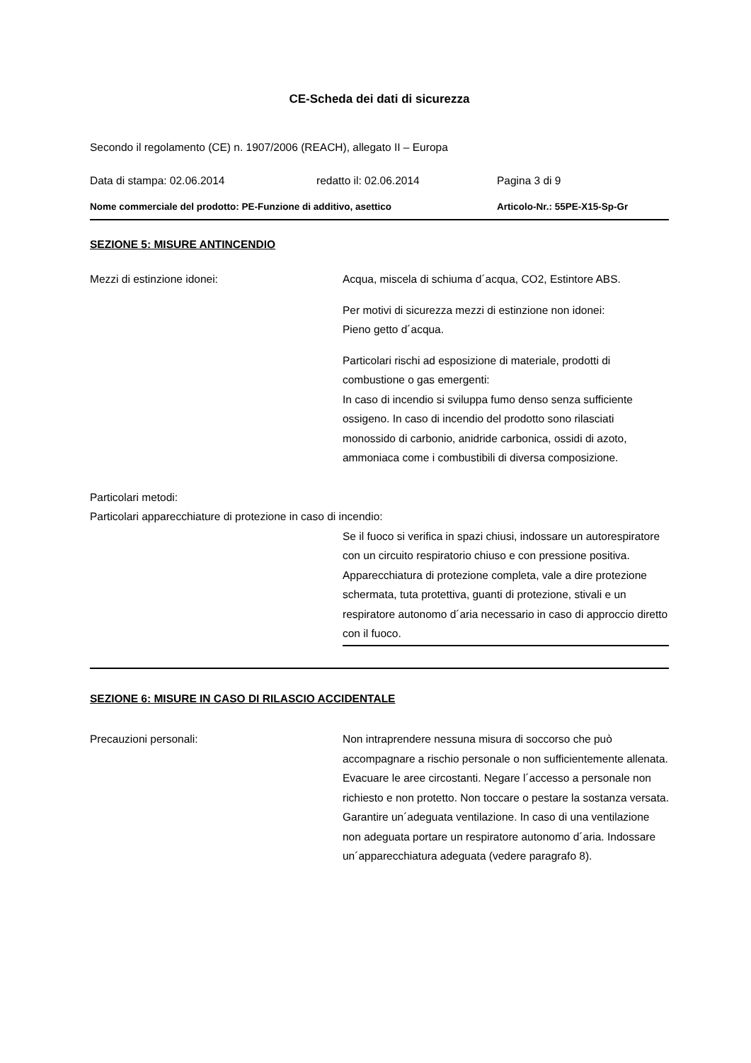CE-Scheda dei dati di sicurezza
Secondo il regolamento (CE) n. 1907/2006 (REACH), allegato II – Europa
Data di stampa: 02.06.2014 redatto il: 02.06.2014 Pagina 3 di 9
Nome commerciale del prodotto: PE-Funzione di additivo, asettico Articolo-Nr.: 55PE-X15-Sp-Gr
SEZIONE 5: MISURE ANTINCENDIO
Mezzi di estinzione idonei: Acqua, miscela di schiuma d´acqua, CO2, Estintore ABS.
Per motivi di sicurezza mezzi di estinzione non idonei:
Pieno getto d´acqua.
Particolari rischi ad esposizione di materiale, prodotti di combustione o gas emergenti:
In caso di incendio si sviluppa fumo denso senza sufficiente ossigeno. In caso di incendio del prodotto sono rilasciati monossido di carbonio, anidride carbonica, ossidi di azoto, ammoniaca come i combustibili di diversa composizione.
Particolari metodi:
Particolari apparecchiature di protezione in caso di incendio:
Se il fuoco si verifica in spazi chiusi, indossare un autorespiratore con un circuito respiratorio chiuso e con pressione positiva. Apparecchiatura di protezione completa, vale a dire protezione schermata, tuta protettiva, guanti di protezione, stivali e un respiratore autonomo d´aria necessario in caso di approccio diretto con il fuoco.
SEZIONE 6: MISURE IN CASO DI RILASCIO ACCIDENTALE
Precauzioni personali: Non intraprendere nessuna misura di soccorso che può accompagnare a rischio personale o non sufficientemente allenata. Evacuare le aree circostanti. Negare l´accesso a personale non richiesto e non protetto. Non toccare o pestare la sostanza versata. Garantire un´adeguata ventilazione. In caso di una ventilazione non adeguata portare un respiratore autonomo d´aria. Indossare un´apparecchiatura adeguata (vedere paragrafo 8).